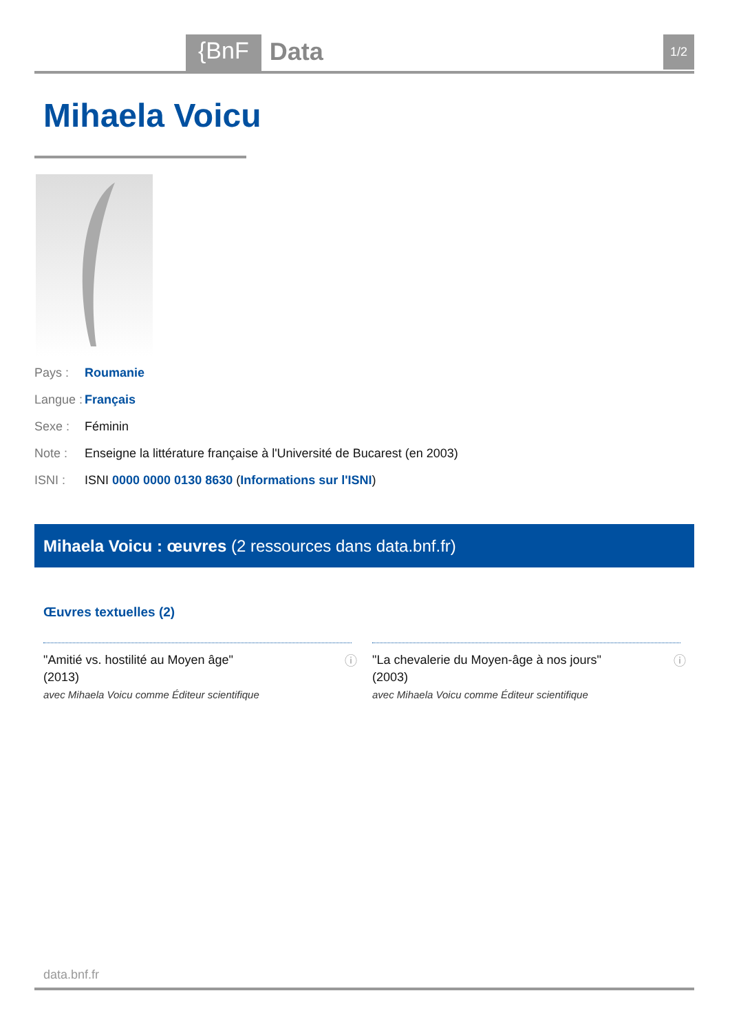{BnF Data 1/2
Mihaela Voicu
Pays : Roumanie
Langue : Français
Sexe : Féminin
Note : Enseigne la littérature française à l'Université de Bucarest (en 2003)
ISNI : ISNI 0000 0000 0130 8630 (Informations sur l'ISNI)
Mihaela Voicu : œuvres (2 ressources dans data.bnf.fr)
Œuvres textuelles (2)
"Amitié vs. hostilité au Moyen âge"
(2013)
avec Mihaela Voicu comme Éditeur scientifique
ⓘ
"La chevalerie du Moyen-âge à nos jours"
(2003)
avec Mihaela Voicu comme Éditeur scientifique
ⓘ
data.bnf.fr